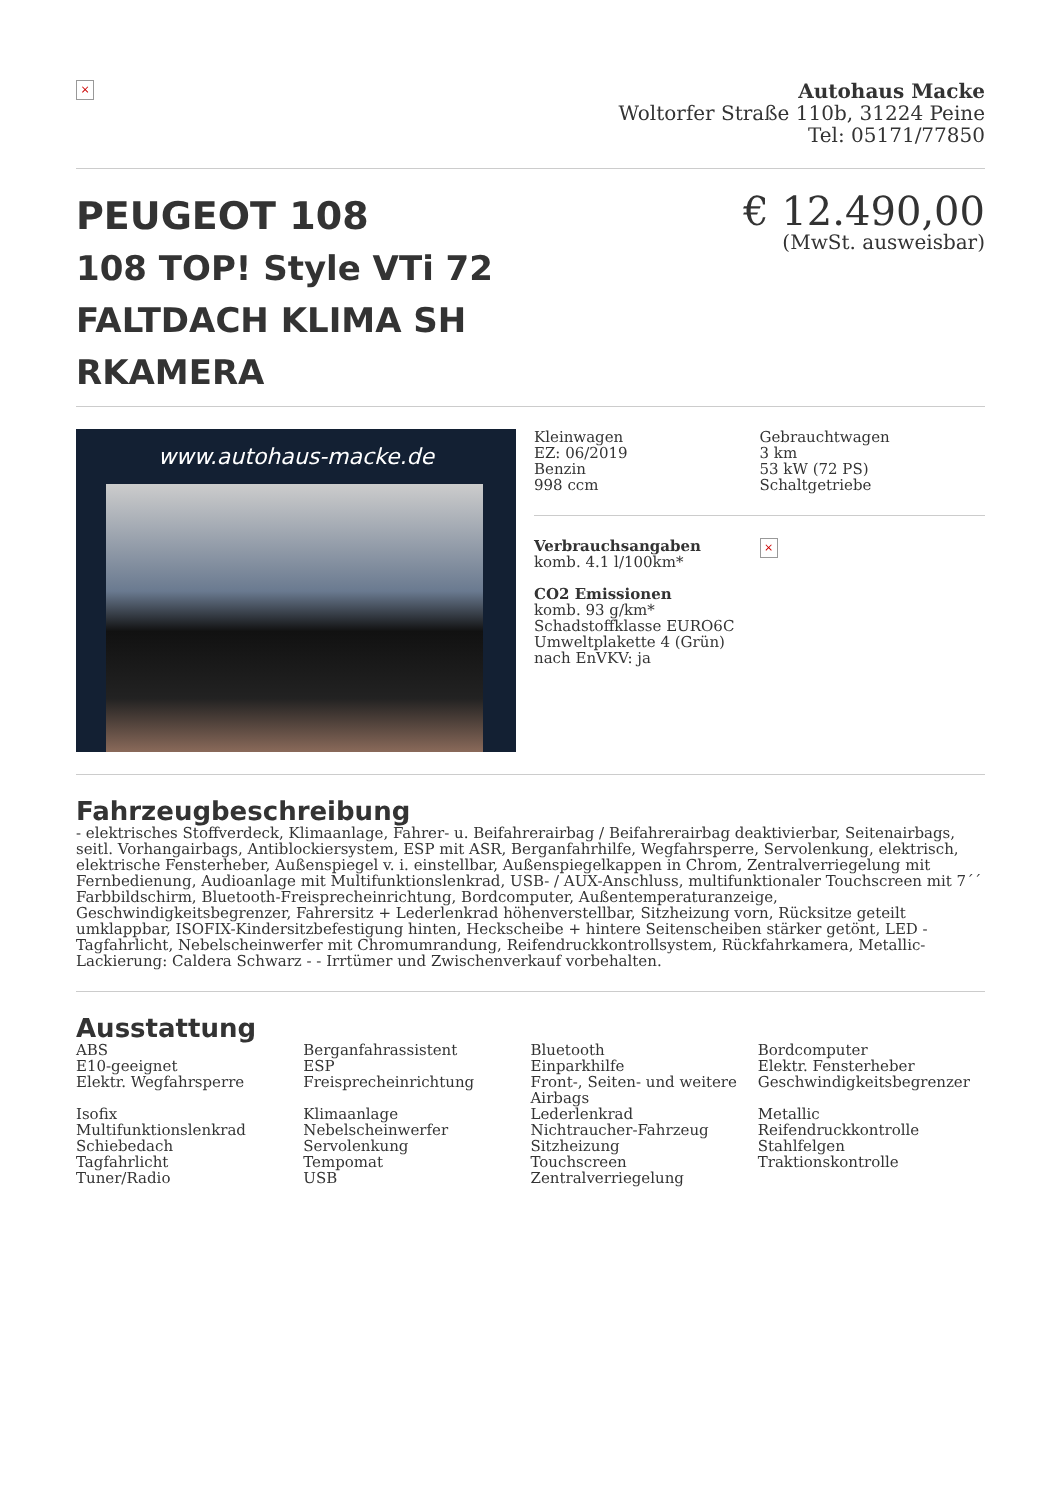×
Autohaus Macke
Woltorfer Straße 110b, 31224 Peine
Tel: 05171/77850
PEUGEOT 108
108 TOP! Style VTi 72 FALTDACH KLIMA SH RKAMERA
€ 12.490,00
(MwSt. ausweisbar)
www.autohaus-macke.de
Kleinwagen
EZ: 06/2019
Benzin
998 ccm
Gebrauchtwagen
3 km
53 kW (72 PS)
Schaltgetriebe
Verbrauchsangaben
komb. 4.1 l/100km*
CO2 Emissionen
komb. 93 g/km*
Schadstoffklasse EURO6C
Umweltplakette 4 (Grün)
nach EnVKV: ja
×
Fahrzeugbeschreibung
- elektrisches Stoffverdeck, Klimaanlage, Fahrer- u. Beifahrerairbag / Beifahrerairbag deaktivierbar, Seitenairbags, seitl. Vorhangairbags, Antiblockiersystem, ESP mit ASR, Berganfahrhilfe, Wegfahrsperre, Servolenkung, elektrisch, elektrische Fensterheber, Außenspiegel v. i. einstellbar, Außenspiegelkappen in Chrom, Zentralverriegelung mit Fernbedienung, Audioanlage mit Multifunktionslenkrad, USB- / AUX-Anschluss, multifunktionaler Touchscreen mit 7´´ Farbbildschirm, Bluetooth-Freisprecheinrichtung, Bordcomputer, Außentemperaturanzeige, Geschwindigkeitsbegrenzer, Fahrersitz + Lederlenkrad höhenverstellbar, Sitzheizung vorn, Rücksitze geteilt umklappbar, ISOFIX-Kindersitzbefestigung hinten, Heckscheibe + hintere Seitenscheiben stärker getönt, LED - Tagfahrlicht, Nebelscheinwerfer mit Chromumrandung, Reifendruckkontrollsystem, Rückfahrkamera, Metallic-Lackierung: Caldera Schwarz - - Irrtümer und Zwischenverkauf vorbehalten.
Ausstattung
ABS
Berganfahrassistent
Bluetooth
Bordcomputer
E10-geeignet
ESP
Einparkhilfe
Elektr. Fensterheber
Elektr. Wegfahrsperre
Freisprecheinrichtung
Front-, Seiten- und weitere Airbags
Geschwindigkeitsbegrenzer
Isofix
Klimaanlage
Lederlenkrad
Metallic
Multifunktionslenkrad
Nebelscheinwerfer
Nichtraucher-Fahrzeug
Reifendruckkontrolle
Schiebedach
Servolenkung
Sitzheizung
Stahlfelgen
Tagfahrlicht
Tempomat
Touchscreen
Traktionskontrolle
Tuner/Radio
USB
Zentralverriegelung